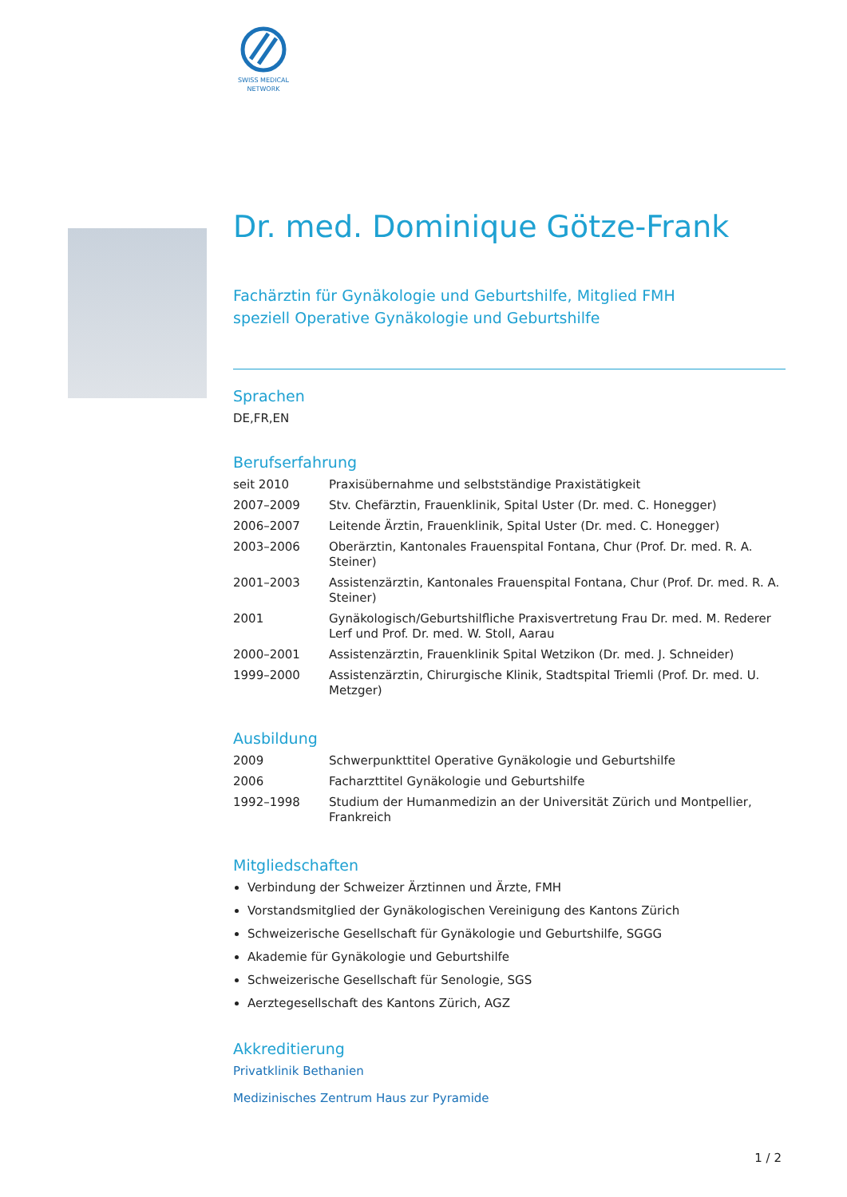SWISS MEDICAL NETWORK
Dr. med. Dominique Götze-Frank
Fachärztin für Gynäkologie und Geburtshilfe, Mitglied FMH
speziell Operative Gynäkologie und Geburtshilfe
Sprachen
DE,FR,EN
Berufserfahrung
| seit 2010 | Praxisübernahme und selbstständige Praxistätigkeit |
| 2007–2009 | Stv. Chefärztin, Frauenklinik, Spital Uster (Dr. med. C. Honegger) |
| 2006–2007 | Leitende Ärztin, Frauenklinik, Spital Uster (Dr. med. C. Honegger) |
| 2003–2006 | Oberärztin, Kantonales Frauenspital Fontana, Chur (Prof. Dr. med. R. A. Steiner) |
| 2001–2003 | Assistenzärztin, Kantonales Frauenspital Fontana, Chur (Prof. Dr. med. R. A. Steiner) |
| 2001 | Gynäkologisch/Geburtshilfliche Praxisvertretung Frau Dr. med. M. Rederer Lerf und Prof. Dr. med. W. Stoll, Aarau |
| 2000–2001 | Assistenzärztin, Frauenklinik Spital Wetzikon (Dr. med. J. Schneider) |
| 1999–2000 | Assistenzärztin, Chirurgische Klinik, Stadtspital Triemli (Prof. Dr. med. U. Metzger) |
Ausbildung
| 2009 | Schwerpunkttitel Operative Gynäkologie und Geburtshilfe |
| 2006 | Facharzttitel Gynäkologie und Geburtshilfe |
| 1992–1998 | Studium der Humanmedizin an der Universität Zürich und Montpellier, Frankreich |
Mitgliedschaften
Verbindung der Schweizer Ärztinnen und Ärzte, FMH
Vorstandsmitglied der Gynäkologischen Vereinigung des Kantons Zürich
Schweizerische Gesellschaft für Gynäkologie und Geburtshilfe, SGGG
Akademie für Gynäkologie und Geburtshilfe
Schweizerische Gesellschaft für Senologie, SGS
Aerztegesellschaft des Kantons Zürich, AGZ
Akkreditierung
Privatklinik Bethanien
Medizinisches Zentrum Haus zur Pyramide
1 / 2